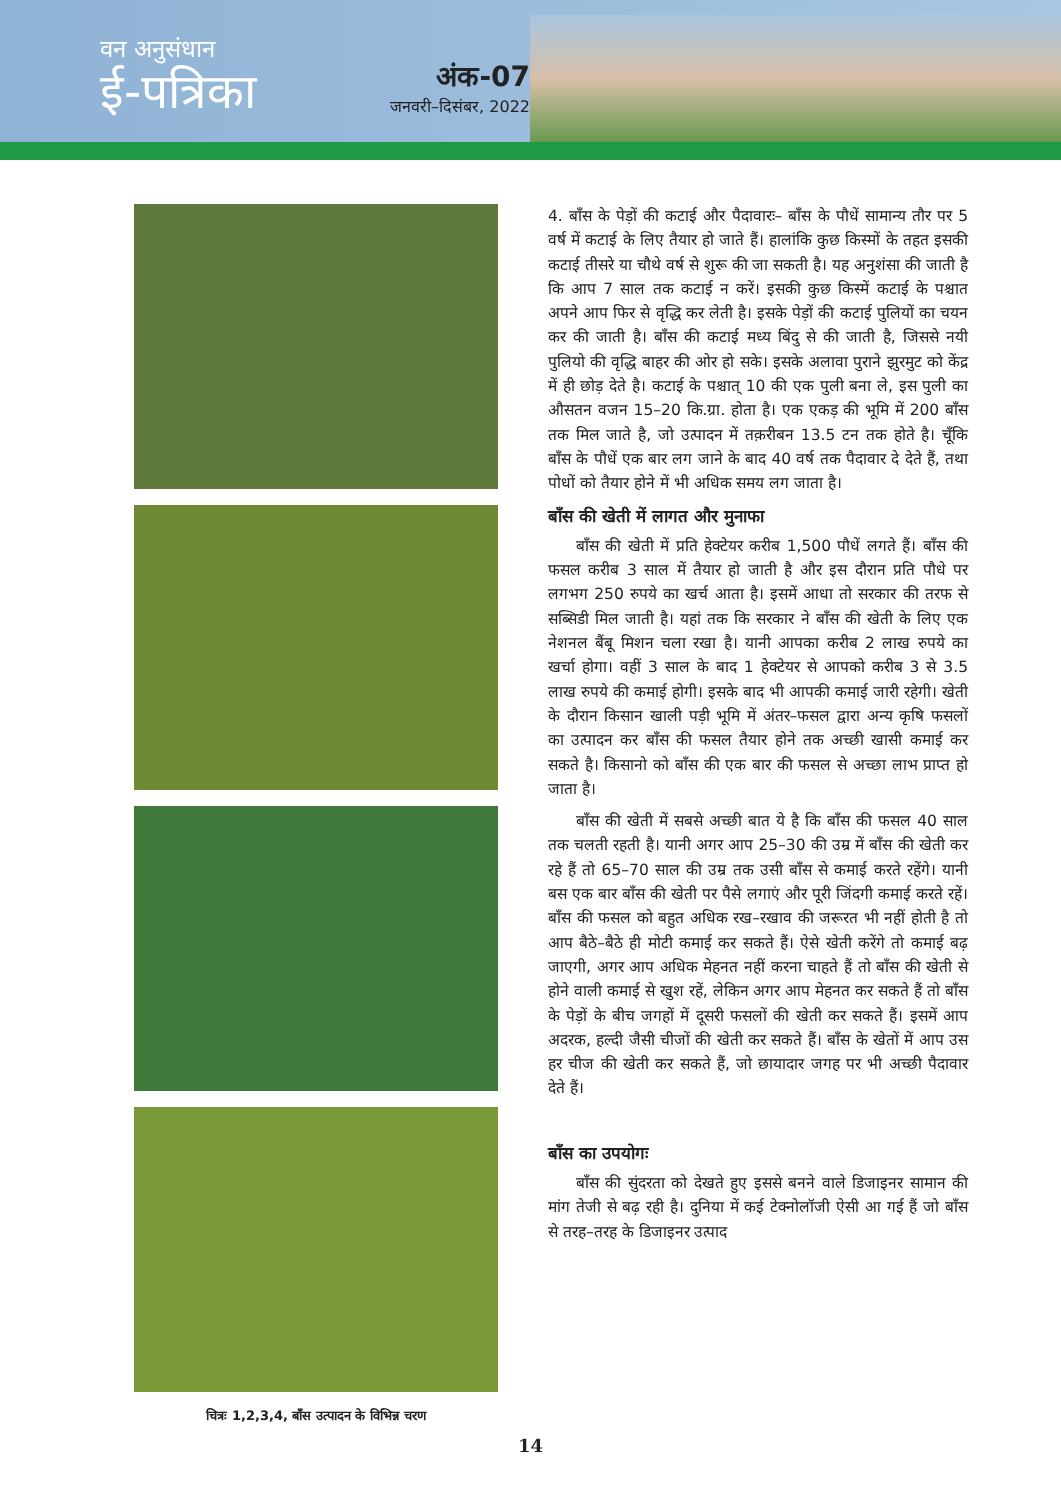वन अनुसंधान
ई-पत्रिका
अंक-07
जनवरी–दिसंबर, 2022
चित्रः 1,2,3,4, बाँस उत्पादन के विभिन्न चरण
4. बाँस के पेड़ों की कटाई और पैदावारः– बाँस के पौधें सामान्य तौर पर 5 वर्ष में कटाई के लिए तैयार हो जाते हैं। हालांकि कुछ किस्मों के तहत इसकी कटाई तीसरे या चौथे वर्ष से शुरू की जा सकती है। यह अनुशंसा की जाती है कि आप 7 साल तक कटाई न करें। इसकी कुछ किस्में कटाई के पश्चात अपने आप फिर से वृद्धि कर लेती है। इसके पेड़ों की कटाई पुलियों का चयन कर की जाती है। बाँस की कटाई मध्य बिंदु से की जाती है, जिससे नयी पुलियो की वृद्धि बाहर की ओर हो सके। इसके अलावा पुराने झुरमुट को केंद्र में ही छोड़ देते है। कटाई के पश्चात् 10 की एक पुली बना ले, इस पुली का औसतन वजन 15–20 कि.ग्रा. होता है। एक एकड़ की भूमि में 200 बाँस तक मिल जाते है, जो उत्पादन में तक़रीबन 13.5 टन तक होते है। चूँकि बाँस के पौधें एक बार लग जाने के बाद 40 वर्ष तक पैदावार दे देते हैं, तथा पोधों को तैयार होने में भी अधिक समय लग जाता है।
बाँस की खेती में लागत और मुनाफा
बाँस की खेती में प्रति हेक्टेयर करीब 1,500 पौधें लगते हैं। बाँस की फसल करीब 3 साल में तैयार हो जाती है और इस दौरान प्रति पौधे पर लगभग 250 रुपये का खर्च आता है। इसमें आधा तो सरकार की तरफ से सब्सिडी मिल जाती है। यहां तक कि सरकार ने बाँस की खेती के लिए एक नेशनल बैंबू मिशन चला रखा है। यानी आपका करीब 2 लाख रुपये का खर्चा होगा। वहीं 3 साल के बाद 1 हेक्टेयर से आपको करीब 3 से 3.5 लाख रुपये की कमाई होगी। इसके बाद भी आपकी कमाई जारी रहेगी। खेती के दौरान किसान खाली पड़ी भूमि में अंतर–फसल द्वारा अन्य कृषि फसलों का उत्पादन कर बाँस की फसल तैयार होने तक अच्छी खासी कमाई कर सकते है। किसानो को बाँस की एक बार की फसल से अच्छा लाभ प्राप्त हो जाता है।
बाँस की खेती में सबसे अच्छी बात ये है कि बाँस की फसल 40 साल तक चलती रहती है। यानी अगर आप 25–30 की उम्र में बाँस की खेती कर रहे हैं तो 65–70 साल की उम्र तक उसी बाँस से कमाई करते रहेंगे। यानी बस एक बार बाँस की खेती पर पैसे लगाएं और पूरी जिंदगी कमाई करते रहें। बाँस की फसल को बहुत अधिक रख–रखाव की जरूरत भी नहीं होती है तो आप बैठे–बैठे ही मोटी कमाई कर सकते हैं। ऐसे खेती करेंगे तो कमाई बढ़ जाएगी, अगर आप अधिक मेहनत नहीं करना चाहते हैं तो बाँस की खेती से होने वाली कमाई से खुश रहें, लेकिन अगर आप मेहनत कर सकते हैं तो बाँस के पेड़ों के बीच जगहों में दूसरी फसलों की खेती कर सकते हैं। इसमें आप अदरक, हल्दी जैसी चीजों की खेती कर सकते हैं। बाँस के खेतों में आप उस हर चीज की खेती कर सकते हैं, जो छायादार जगह पर भी अच्छी पैदावार देते हैं।
बाँस का उपयोगः
बाँस की सुंदरता को देखते हुए इससे बनने वाले डिजाइनर सामान की मांग तेजी से बढ़ रही है। दुनिया में कई टेक्नोलॉजी ऐसी आ गई हैं जो बाँस से तरह–तरह के डिजाइनर उत्पाद
14